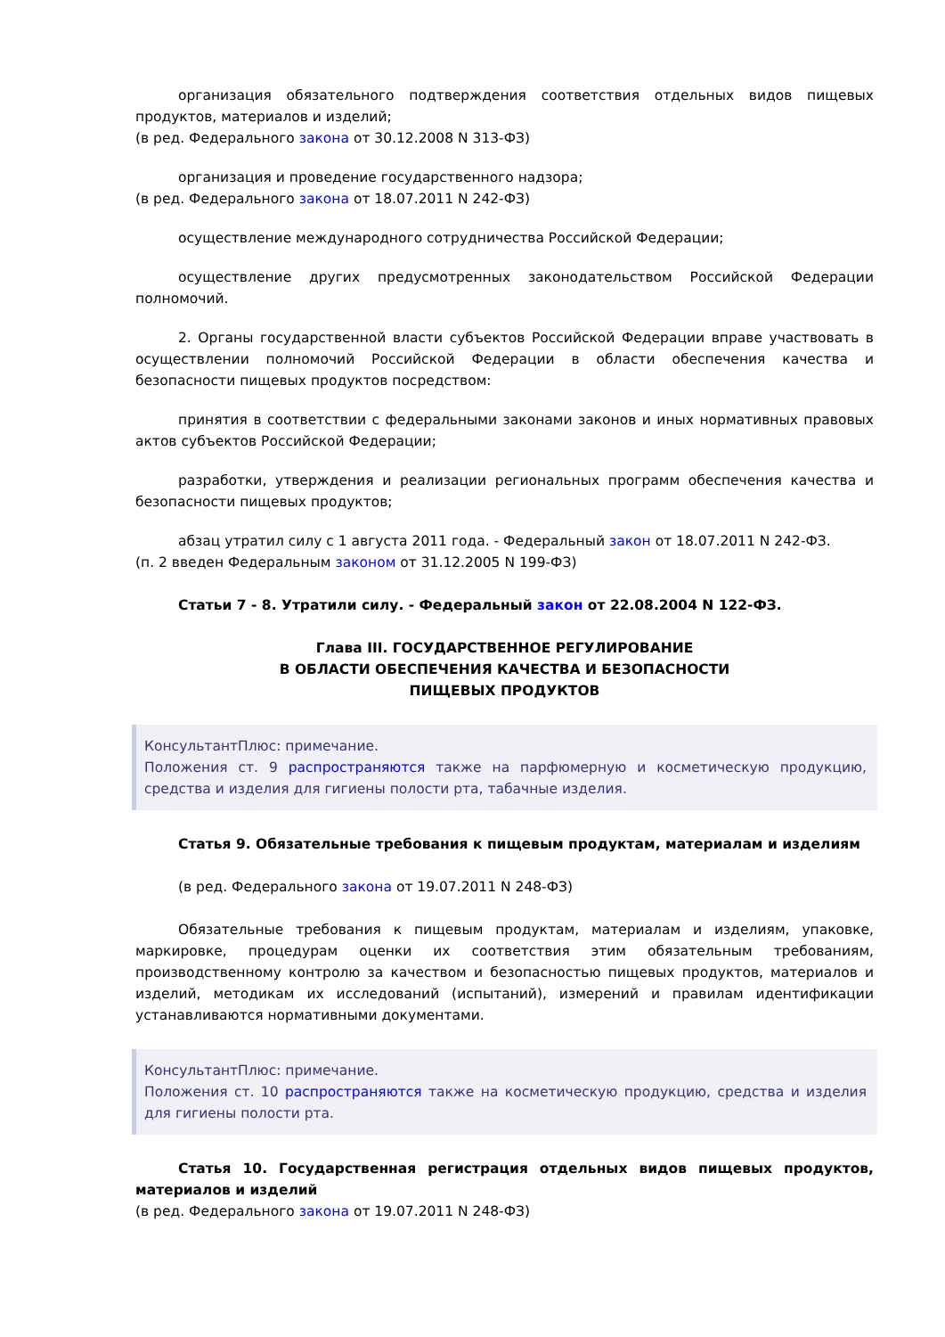организация обязательного подтверждения соответствия отдельных видов пищевых продуктов, материалов и изделий;
(в ред. Федерального закона от 30.12.2008 N 313-ФЗ)
организация и проведение государственного надзора;
(в ред. Федерального закона от 18.07.2011 N 242-ФЗ)
осуществление международного сотрудничества Российской Федерации;
осуществление других предусмотренных законодательством Российской Федерации полномочий.
2. Органы государственной власти субъектов Российской Федерации вправе участвовать в осуществлении полномочий Российской Федерации в области обеспечения качества и безопасности пищевых продуктов посредством:
принятия в соответствии с федеральными законами законов и иных нормативных правовых актов субъектов Российской Федерации;
разработки, утверждения и реализации региональных программ обеспечения качества и безопасности пищевых продуктов;
абзац утратил силу с 1 августа 2011 года. - Федеральный закон от 18.07.2011 N 242-ФЗ.
(п. 2 введен Федеральным законом от 31.12.2005 N 199-ФЗ)
Статьи 7 - 8. Утратили силу. - Федеральный закон от 22.08.2004 N 122-ФЗ.
Глава III. ГОСУДАРСТВЕННОЕ РЕГУЛИРОВАНИЕ
В ОБЛАСТИ ОБЕСПЕЧЕНИЯ КАЧЕСТВА И БЕЗОПАСНОСТИ
ПИЩЕВЫХ ПРОДУКТОВ
КонсультантПлюс: примечание.
Положения ст. 9 распространяются также на парфюмерную и косметическую продукцию, средства и изделия для гигиены полости рта, табачные изделия.
Статья 9. Обязательные требования к пищевым продуктам, материалам и изделиям
(в ред. Федерального закона от 19.07.2011 N 248-ФЗ)
Обязательные требования к пищевым продуктам, материалам и изделиям, упаковке, маркировке, процедурам оценки их соответствия этим обязательным требованиям, производственному контролю за качеством и безопасностью пищевых продуктов, материалов и изделий, методикам их исследований (испытаний), измерений и правилам идентификации устанавливаются нормативными документами.
КонсультантПлюс: примечание.
Положения ст. 10 распространяются также на косметическую продукцию, средства и изделия для гигиены полости рта.
Статья 10. Государственная регистрация отдельных видов пищевых продуктов, материалов и изделий
(в ред. Федерального закона от 19.07.2011 N 248-ФЗ)